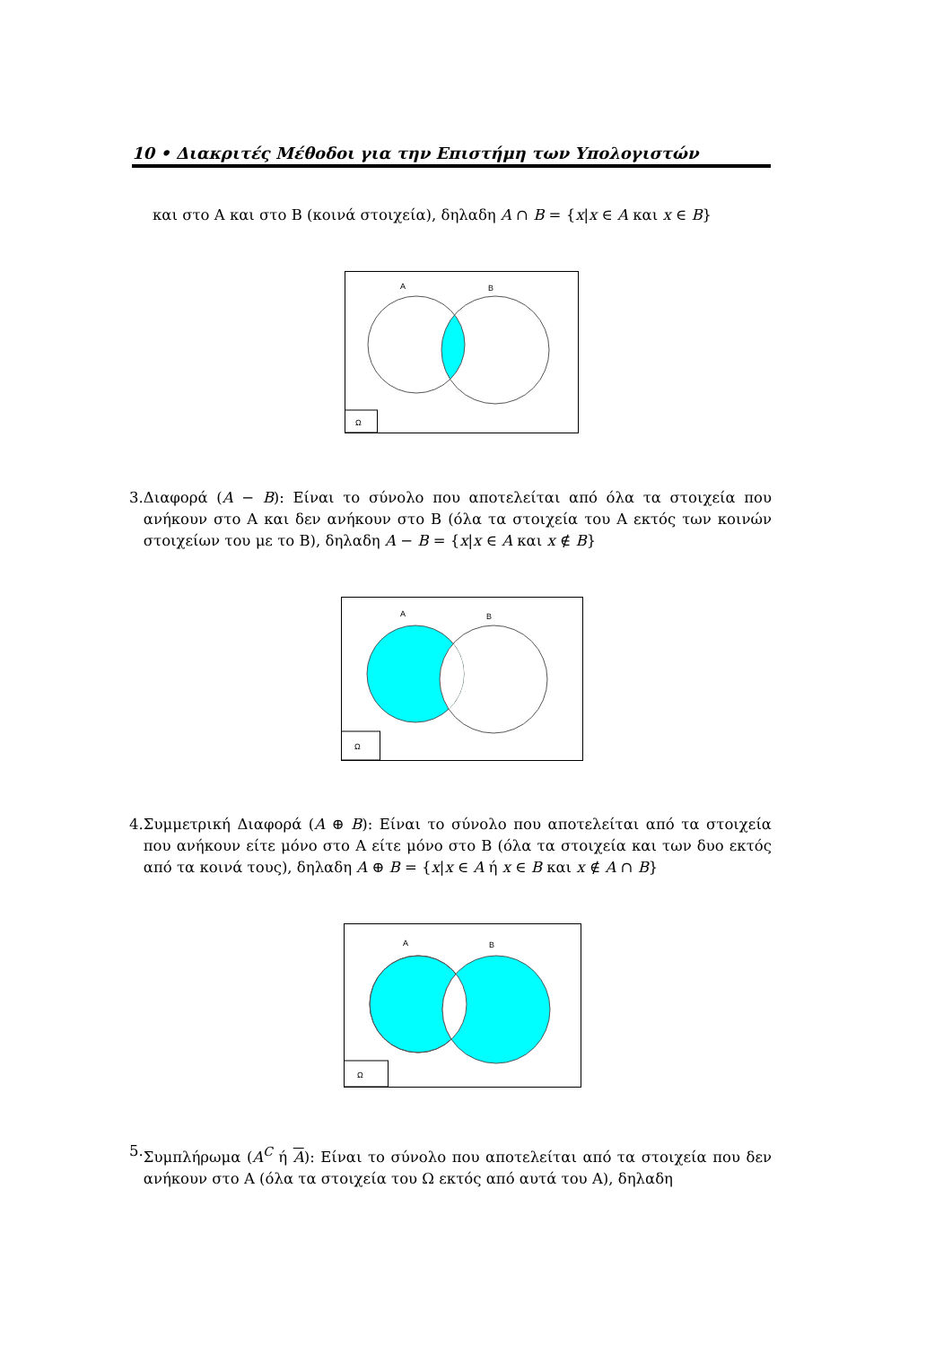10 • Διακριτές Μέθοδοι για την Επιστήμη των Υπολογιστών
και στο Α και στο Β (κοινά στοιχεία), δηλαδη A ∩ B = {x|x ∈ A και x ∈ B}
Ω
A
B
3. Διαφορά (A − B): Είναι το σύνολο που αποτελείται από όλα τα στοιχεία που ανήκουν στο Α και δεν ανήκουν στο Β (όλα τα στοιχεία του Α εκτός των κοινών στοιχείων του με το Β), δηλαδη A − B = {x|x ∈ A και x ∉ B}
Ω
A
B
4. Συμμετρική Διαφορά (A ⊕ B): Είναι το σύνολο που αποτελείται από τα στοιχεία που ανήκουν είτε μόνο στο Α είτε μόνο στο Β (όλα τα στοιχεία και των δυο εκτός από τα κοινά τους), δηλαδη A ⊕ B = {x|x ∈ A ή x ∈ B και x ∉ A ∩ B}
Ω
A
B
5. Συμπλήρωμα (A<sup>C</sup> ή A): Είναι το σύνολο που αποτελείται από τα στοιχεία που δεν ανήκουν στο Α (όλα τα στοιχεία του Ω εκτός από αυτά του Α), δηλαδη